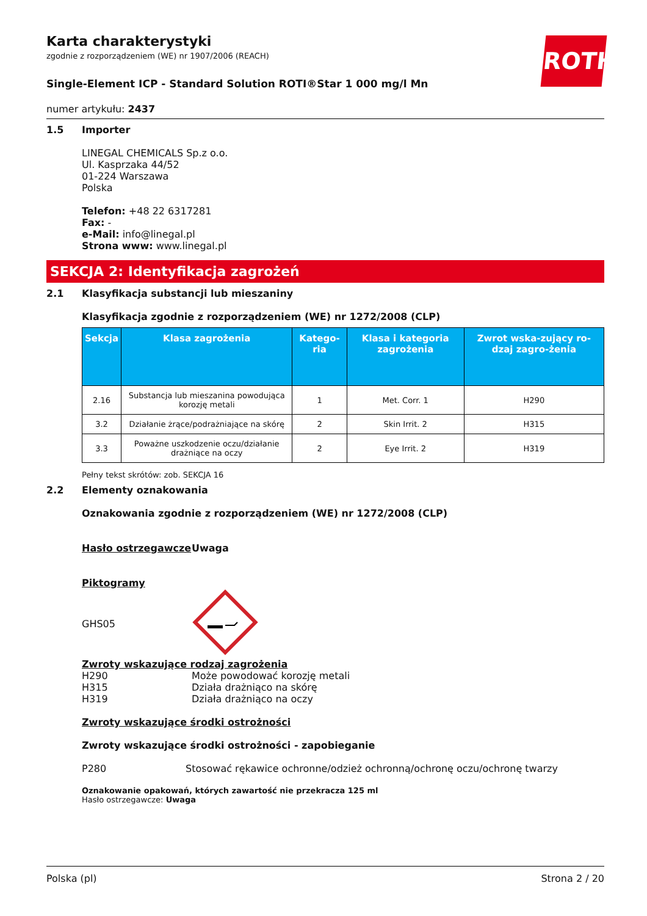ROTH
Karta charakterystyki
zgodnie z rozporządzeniem (WE) nr 1907/2006 (REACH)
Single-Element ICP - Standard Solution ROTI®Star 1 000 mg/l Mn
numer artykułu: 2437
1.5 Importer
LINEGAL CHEMICALS Sp.z o.o.
Ul. Kasprzaka 44/52
01-224 Warszawa
Polska
Telefon: +48 22 6317281
Fax: -
e-Mail: info@linegal.pl
Strona www: www.linegal.pl
SEKCJA 2: Identyfikacja zagrożeń
2.1 Klasyfikacja substancji lub mieszaniny
Klasyfikacja zgodnie z rozporządzeniem (WE) nr 1272/2008 (CLP)
| Sekcja | Klasa zagrożenia | Katego-ria | Klasa i kategoria zagrożenia | Zwrot wska-zujący ro-dzaj zagro-żenia |
| --- | --- | --- | --- | --- |
| 2.16 | Substancja lub mieszanina powodująca korozję metali | 1 | Met. Corr. 1 | H290 |
| 3.2 | Działanie żrące/podrażniające na skórę | 2 | Skin Irrit. 2 | H315 |
| 3.3 | Poważne uszkodzenie oczu/działanie drażniące na oczy | 2 | Eye Irrit. 2 | H319 |
Pełny tekst skrótów: zob. SEKCJA 16
2.2 Elementy oznakowania
Oznakowania zgodnie z rozporządzeniem (WE) nr 1272/2008 (CLP)
Hasło ostrzegawcze Uwaga
Piktogramy
GHS05
Zwroty wskazujące rodzaj zagrożenia
H290
H315
H319
Może powodować korozję metali
Działa drażniąco na skórę
Działa drażniąco na oczy
Zwroty wskazujące środki ostrożności
Zwroty wskazujące środki ostrożności - zapobieganie
P280 Stosować rękawice ochronne/odzież ochronną/ochronę oczu/ochronę twarzy
Oznakowanie opakowań, których zawartość nie przekracza 125 ml
Hasło ostrzegawcze: Uwaga
Polska (pl) Strona 2 / 20